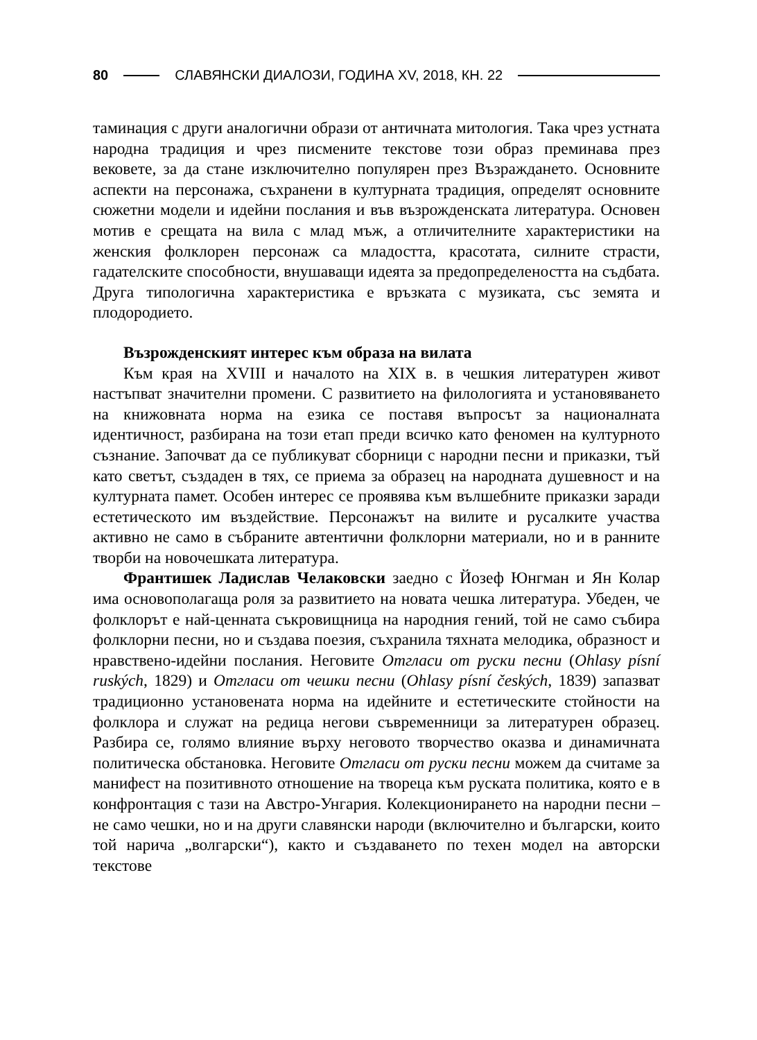80 СЛАВЯНСКИ ДИАЛОЗИ, ГОДИНА XV, 2018, КН. 22
таминация с други аналогични образи от античната митология. Така чрез устната народна традиция и чрез писмените текстове този образ преминава през вековете, за да стане изключително популярен през Възраждането. Основните аспекти на персонажа, съхранени в културната традиция, определят основните сюжетни модели и идейни послания и във възрожденската литература. Основен мотив е срещата на вила с млад мъж, а отличителните характеристики на женския фолклорен персонаж са младостта, красотата, силните страсти, гадателските способности, внушаващи идеята за предопределеността на съдбата. Друга типологична характеристика е връзката с музиката, със земята и плодородието.
Възрожденският интерес към образа на вилата
Към края на XVIII и началото на XIX в. в чешкия литературен живот настъпват значителни промени. С развитието на филологията и установяването на книжовната норма на езика се поставя въпросът за националната идентичност, разбирана на този етап преди всичко като феномен на културното съзнание. Започват да се публикуват сборници с народни песни и приказки, тъй като светът, създаден в тях, се приема за образец на народната душевност и на културната памет. Особен интерес се проявява към вълшебните приказки заради естетическото им въздействие. Персонажът на вилите и русалките участва активно не само в събраните автентични фолклорни материали, но и в ранните творби на новочешката литература.
Франтишек Ладислав Челаковски заедно с Йозеф Юнгман и Ян Колар има основополагаща роля за развитието на новата чешка литература. Убеден, че фолклорът е най-ценната съкровищница на народния гений, той не само събира фолклорни песни, но и създава поезия, съхранила тяхната мелодика, образност и нравствено-идейни послания. Неговите Отгласи от руски песни (Ohlasy písní ruských, 1829) и Отгласи от чешки песни (Ohlasy písní českých, 1839) запазват традиционно установената норма на идейните и естетическите стойности на фолклора и служат на редица негови съвременници за литературен образец. Разбира се, голямо влияние върху неговото творчество оказва и динамичната политическа обстановка. Неговите Отгласи от руски песни можем да считаме за манифест на позитивното отношение на твореца към руската политика, която е в конфронтация с тази на Австро-Унгария. Колекционирането на народни песни – не само чешки, но и на други славянски народи (включително и български, които той нарича „волгарски“), както и създаването по техен модел на авторски текстове